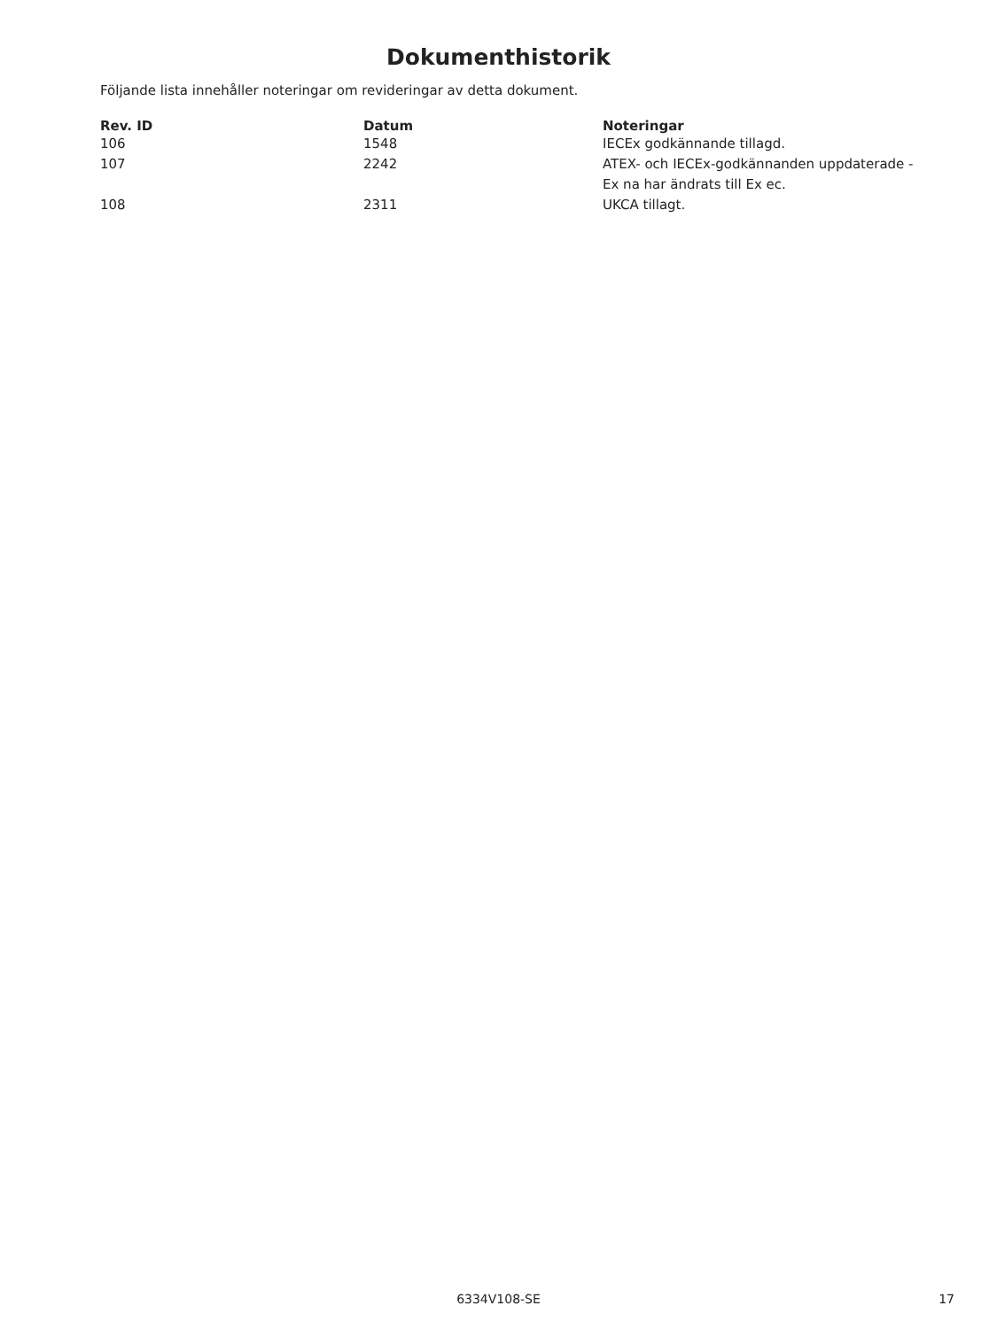Dokumenthistorik
Följande lista innehåller noteringar om revideringar av detta dokument.
| Rev. ID | Datum | Noteringar |
| --- | --- | --- |
| 106 | 1548 | IECEx godkännande tillagd. |
| 107 | 2242 | ATEX- och IECEx-godkännanden uppdaterade - Ex na har ändrats till Ex ec. |
| 108 | 2311 | UKCA tillagt. |
6334V108-SE
17